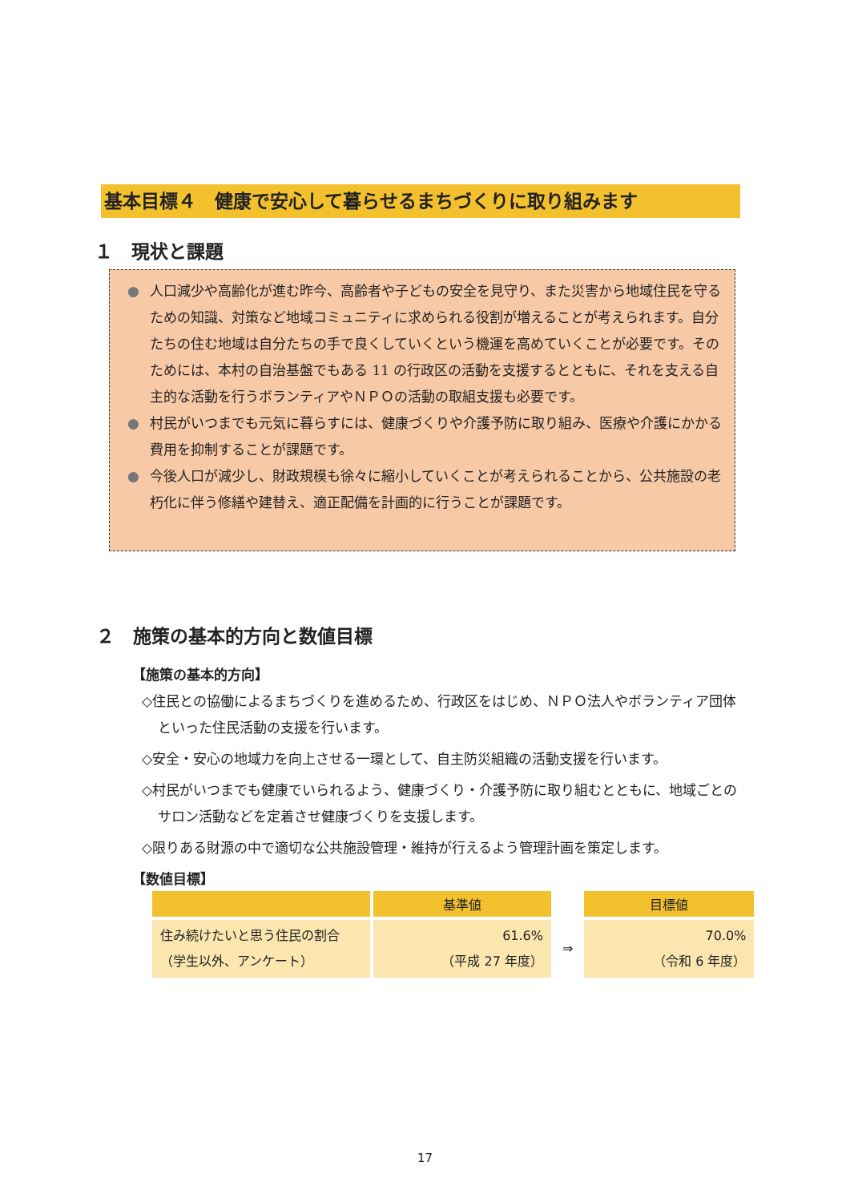基本目標４　健康で安心して暮らせるまちづくりに取り組みます
１　現状と課題
● 人口減少や高齢化が進む昨今、高齢者や子どもの安全を見守り、また災害から地域住民を守るための知識、対策など地域コミュニティに求められる役割が増えることが考えられます。自分たちの住む地域は自分たちの手で良くしていくという機運を高めていくことが必要です。そのためには、本村の自治基盤でもある 11 の行政区の活動を支援するとともに、それを支える自主的な活動を行うボランティアやＮＰＯの活動の取組支援も必要です。
● 村民がいつまでも元気に暮らすには、健康づくりや介護予防に取り組み、医療や介護にかかる費用を抑制することが課題です。
● 今後人口が減少し、財政規模も徐々に縮小していくことが考えられることから、公共施設の老朽化に伴う修繕や建替え、適正配備を計画的に行うことが課題です。
２　施策の基本的方向と数値目標
【施策の基本的方向】
◇住民との協働によるまちづくりを進めるため、行政区をはじめ、ＮＰＯ法人やボランティア団体といった住民活動の支援を行います。
◇安全・安心の地域力を向上させる一環として、自主防災組織の活動支援を行います。
◇村民がいつまでも健康でいられるよう、健康づくり・介護予防に取り組むとともに、地域ごとのサロン活動などを定着させ健康づくりを支援します。
◇限りある財源の中で適切な公共施設管理・維持が行えるよう管理計画を策定します。
【数値目標】
| | 基準値 | | 目標値 |
| --- | --- | --- | --- |
| 住み続けたいと思う住民の割合（学生以外、アンケート） | 61.6% （平成 27 年度） | ⇒ | 70.0% （令和 6 年度） |
17